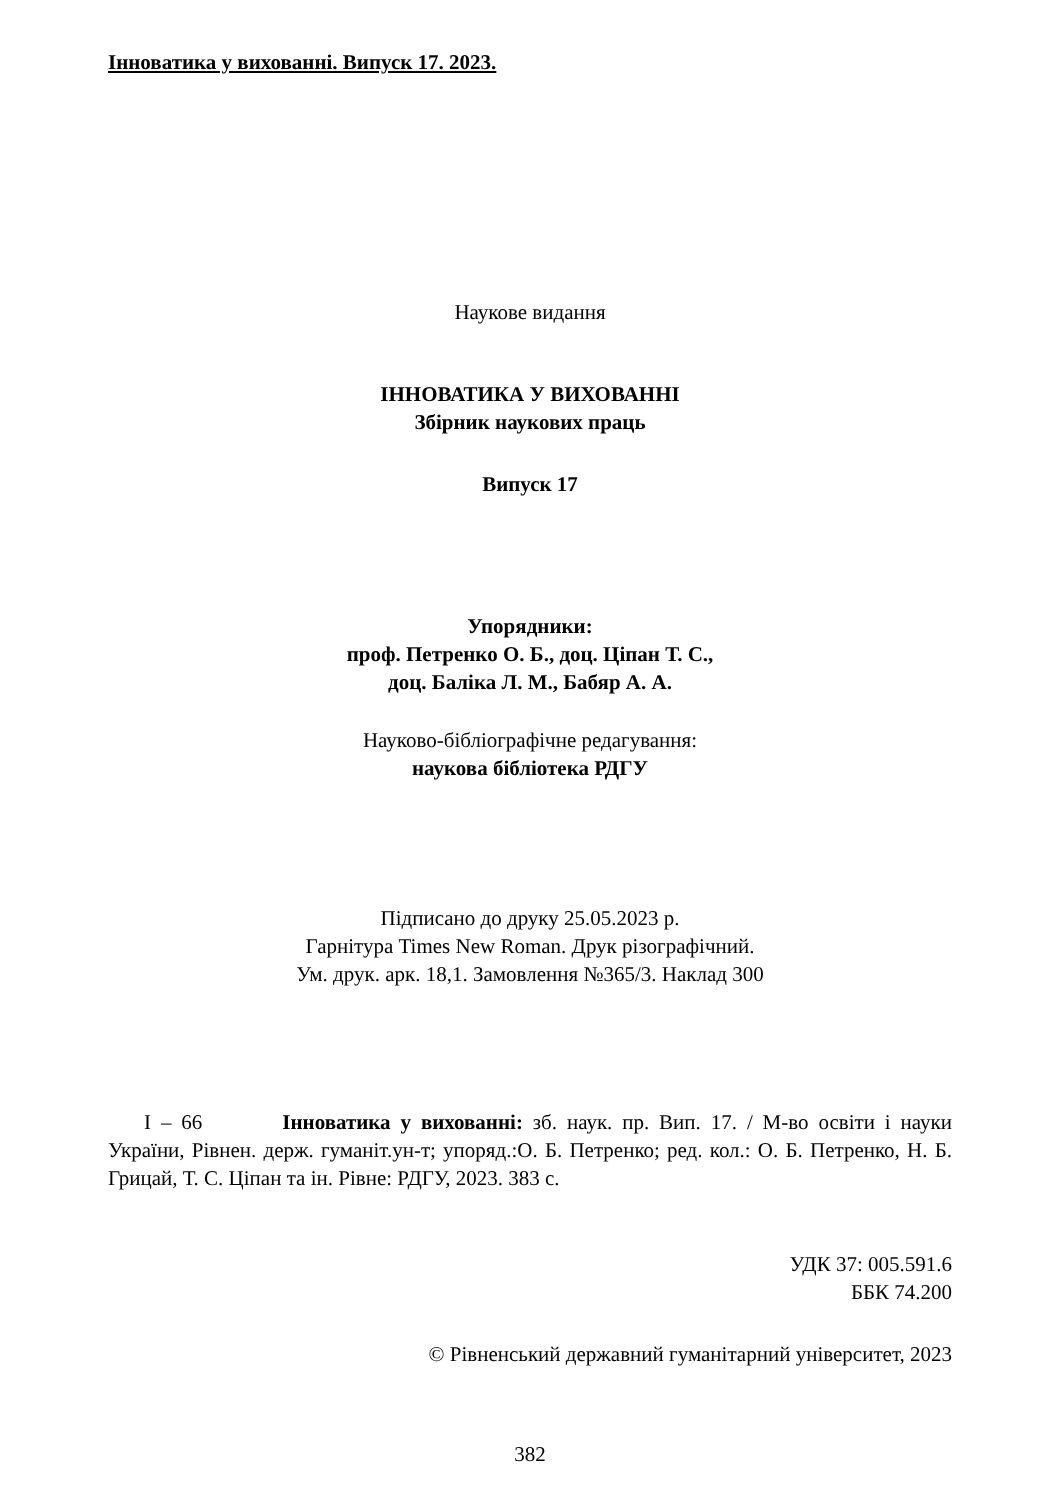Інноватика у вихованні. Випуск 17. 2023.
Наукове видання
ІННОВАТИКА У ВИХОВАННІ
Збірник наукових праць
Випуск 17
Упорядники:
проф. Петренко О. Б., доц. Ціпан Т. С.,
доц. Баліка Л. М., Бабяр А. А.
Науково-бібліографічне редагування:
наукова бібліотека РДГУ
Підписано до друку 25.05.2023 р.
Гарнітура Times New Roman. Друк різографічний.
Ум. друк. арк. 18,1. Замовлення №365/3. Наклад 300
І – 66 Інноватика у вихованні: зб. наук. пр. Вип. 17. / М-во освіти і науки України, Рівнен. держ. гуманіт.ун-т; упоряд.:О. Б. Петренко; ред. кол.: О. Б. Петренко, Н. Б. Грицай, Т. С. Ціпан та ін. Рівне: РДГУ, 2023. 383 с.
УДК 37: 005.591.6
ББК 74.200
© Рівненський державний гуманітарний університет, 2023
382